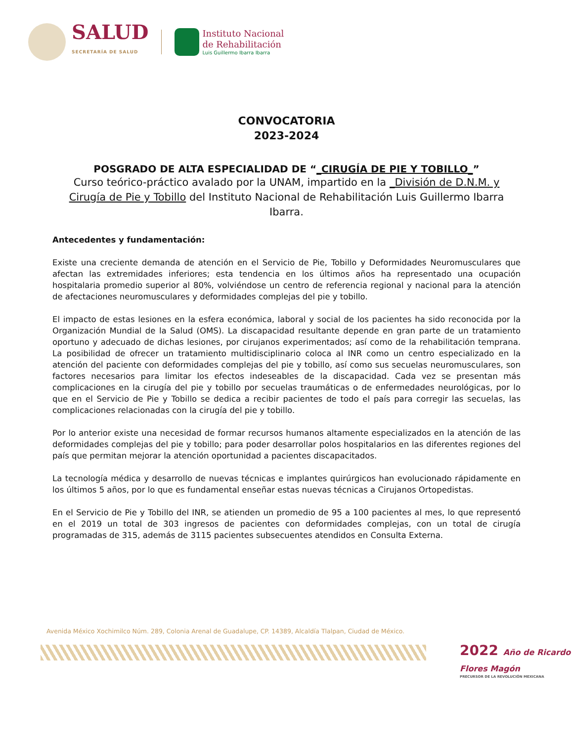SALUD
SECRETARÍA DE SALUD
Instituto Nacional
de Rehabilitación
Luis Guillermo Ibarra Ibarra
CONVOCATORIA
2023-2024
POSGRADO DE ALTA ESPECIALIDAD DE “_CIRUGÍA DE PIE Y TOBILLO_”
Curso teórico-práctico avalado por la UNAM, impartido en la _División de D.N.M. y Cirugía de Pie y Tobillo del Instituto Nacional de Rehabilitación Luis Guillermo Ibarra Ibarra.
Antecedentes y fundamentación:
Existe una creciente demanda de atención en el Servicio de Pie, Tobillo y Deformidades Neuromusculares que afectan las extremidades inferiores; esta tendencia en los últimos años ha representado una ocupación hospitalaria promedio superior al 80%, volviéndose un centro de referencia regional y nacional para la atención de afectaciones neuromusculares y deformidades complejas del pie y tobillo.
El impacto de estas lesiones en la esfera económica, laboral y social de los pacientes ha sido reconocida por la Organización Mundial de la Salud (OMS). La discapacidad resultante depende en gran parte de un tratamiento oportuno y adecuado de dichas lesiones, por cirujanos experimentados; así como de la rehabilitación temprana. La posibilidad de ofrecer un tratamiento multidisciplinario coloca al INR como un centro especializado en la atención del paciente con deformidades complejas del pie y tobillo, así como sus secuelas neuromusculares, son factores necesarios para limitar los efectos indeseables de la discapacidad. Cada vez se presentan más complicaciones en la cirugía del pie y tobillo por secuelas traumáticas o de enfermedades neurológicas, por lo que en el Servicio de Pie y Tobillo se dedica a recibir pacientes de todo el país para corregir las secuelas, las complicaciones relacionadas con la cirugía del pie y tobillo.
Por lo anterior existe una necesidad de formar recursos humanos altamente especializados en la atención de las deformidades complejas del pie y tobillo; para poder desarrollar polos hospitalarios en las diferentes regiones del país que permitan mejorar la atención oportunidad a pacientes discapacitados.
La tecnología médica y desarrollo de nuevas técnicas e implantes quirúrgicos han evolucionado rápidamente en los últimos 5 años, por lo que es fundamental enseñar estas nuevas técnicas a Cirujanos Ortopedistas.
En el Servicio de Pie y Tobillo del INR, se atienden un promedio de 95 a 100 pacientes al mes, lo que representó en el 2019 un total de 303 ingresos de pacientes con deformidades complejas, con un total de cirugía programadas de 315, además de 3115 pacientes subsecuentes atendidos en Consulta Externa.
Avenida México Xochimilco Núm. 289, Colonia Arenal de Guadalupe, CP. 14389, Alcaldía Tlalpan, Ciudad de México.
2022 Año de Ricardo Flores Magón
PRECURSOR DE LA REVOLUCIÓN MEXICANA